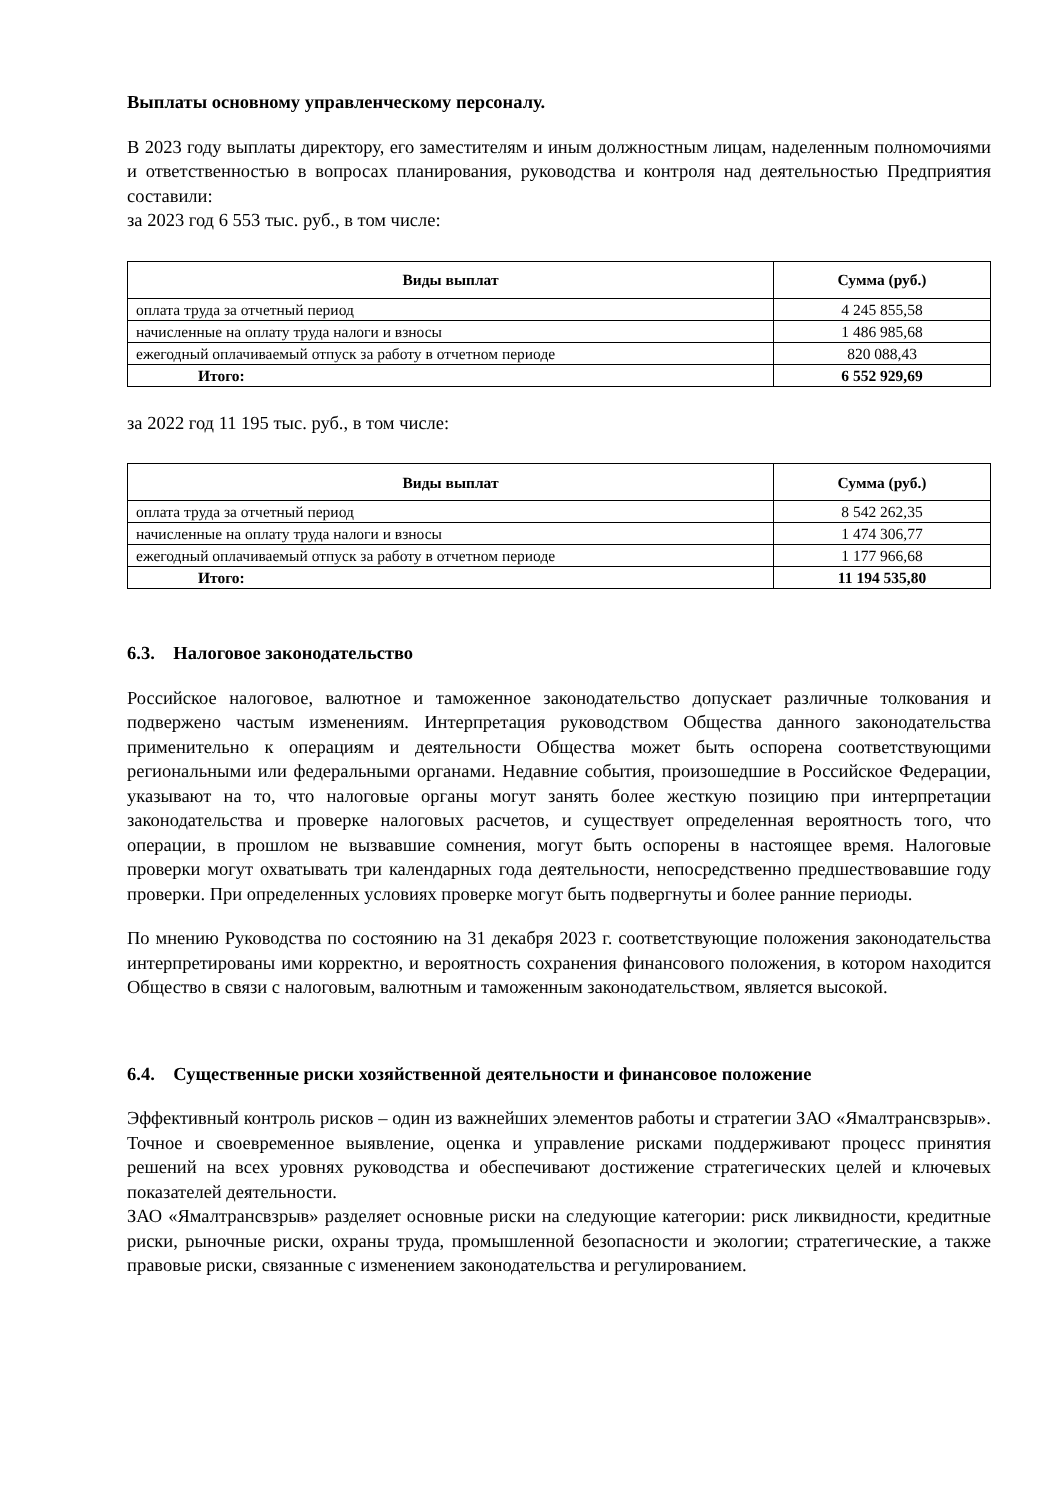Выплаты основному управленческому персоналу.
В 2023 году выплаты директору, его заместителям и иным должностным лицам, наделенным полномочиями и ответственностью в вопросах планирования, руководства и контроля над деятельностью Предприятия составили:
за 2023 год 6 553 тыс. руб., в том числе:
| Виды выплат | Сумма (руб.) |
| --- | --- |
| оплата труда за отчетный период | 4 245 855,58 |
| начисленные на оплату труда налоги и взносы | 1 486 985,68 |
| ежегодный оплачиваемый отпуск за работу в отчетном периоде | 820 088,43 |
| Итого: | 6 552 929,69 |
за 2022 год 11 195 тыс. руб., в том числе:
| Виды выплат | Сумма (руб.) |
| --- | --- |
| оплата труда за отчетный период | 8 542 262,35 |
| начисленные на оплату труда налоги и взносы | 1 474 306,77 |
| ежегодный оплачиваемый отпуск за работу в отчетном периоде | 1 177 966,68 |
| Итого: | 11 194 535,80 |
6.3. Налоговое законодательство
Российское налоговое, валютное и таможенное законодательство допускает различные толкования и подвержено частым изменениям. Интерпретация руководством Общества данного законодательства применительно к операциям и деятельности Общества может быть оспорена соответствующими региональными или федеральными органами. Недавние события, произошедшие в Российское Федерации, указывают на то, что налоговые органы могут занять более жесткую позицию при интерпретации законодательства и проверке налоговых расчетов, и существует определенная вероятность того, что операции, в прошлом не вызвавшие сомнения, могут быть оспорены в настоящее время. Налоговые проверки могут охватывать три календарных года деятельности, непосредственно предшествовавшие году проверки. При определенных условиях проверке могут быть подвергнуты и более ранние периоды.
По мнению Руководства по состоянию на 31 декабря 2023 г. соответствующие положения законодательства интерпретированы ими корректно, и вероятность сохранения финансового положения, в котором находится Общество в связи с налоговым, валютным и таможенным законодательством, является высокой.
6.4. Существенные риски хозяйственной деятельности и финансовое положение
Эффективный контроль рисков – один из важнейших элементов работы и стратегии ЗАО «Ямалтрансвзрыв». Точное и своевременное выявление, оценка и управление рисками поддерживают процесс принятия решений на всех уровнях руководства и обеспечивают достижение стратегических целей и ключевых показателей деятельности.
ЗАО «Ямалтрансвзрыв» разделяет основные риски на следующие категории: риск ликвидности, кредитные риски, рыночные риски, охраны труда, промышленной безопасности и экологии; стратегические, а также правовые риски, связанные с изменением законодательства и регулированием.